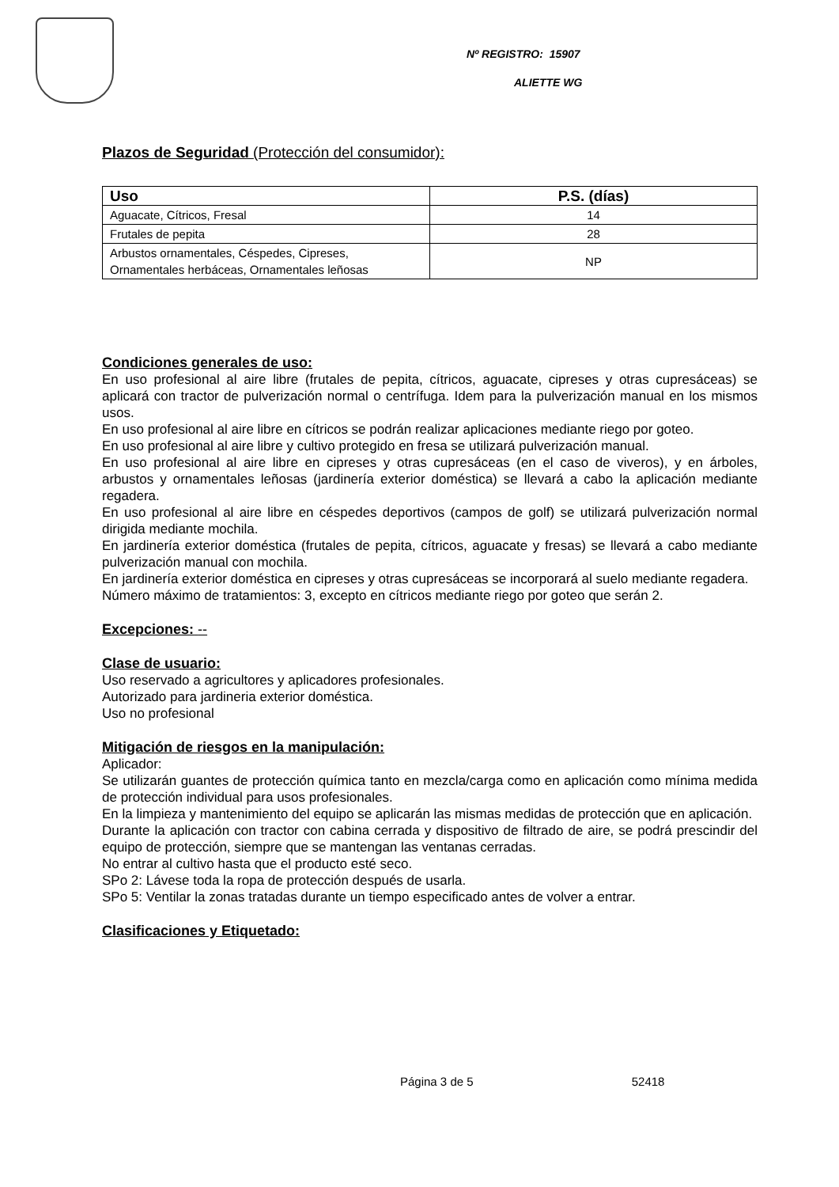Nº REGISTRO: 15907
ALIETTE WG
Plazos de Seguridad (Protección del consumidor):
| Uso | P.S. (días) |
| --- | --- |
| Aguacate, Cítricos, Fresal | 14 |
| Frutales de pepita | 28 |
| Arbustos ornamentales, Céspedes, Cipreses, Ornamentales herbáceas, Ornamentales leñosas | NP |
Condiciones generales de uso:
En uso profesional al aire libre (frutales de pepita, cítricos, aguacate, cipreses y otras cupresáceas) se aplicará con tractor de pulverización normal o centrífuga. Idem para la pulverización manual en los mismos usos.
En uso profesional al aire libre en cítricos se podrán realizar aplicaciones mediante riego por goteo.
En uso profesional al aire libre y cultivo protegido en fresa se utilizará pulverización manual.
En uso profesional al aire libre en cipreses y otras cupresáceas (en el caso de viveros), y en árboles, arbustos y ornamentales leñosas (jardinería exterior doméstica) se llevará a cabo la aplicación mediante regadera.
En uso profesional al aire libre en céspedes deportivos (campos de golf) se utilizará pulverización normal dirigida mediante mochila.
En jardinería exterior doméstica (frutales de pepita, cítricos, aguacate y fresas) se llevará a cabo mediante pulverización manual con mochila.
En jardinería exterior doméstica en cipreses y otras cupresáceas se incorporará al suelo mediante regadera.
Número máximo de tratamientos: 3, excepto en cítricos mediante riego por goteo que serán 2.
Excepciones: --
Clase de usuario:
Uso reservado a agricultores y aplicadores profesionales.
Autorizado para jardineria exterior doméstica.
Uso no profesional
Mitigación de riesgos en la manipulación:
Aplicador:
Se utilizarán guantes de protección química tanto en mezcla/carga como en aplicación como mínima medida de protección individual para usos profesionales.
En la limpieza y mantenimiento del equipo se aplicarán las mismas medidas de protección que en aplicación.
Durante la aplicación con tractor con cabina cerrada y dispositivo de filtrado de aire, se podrá prescindir del equipo de protección, siempre que se mantengan las ventanas cerradas.
No entrar al cultivo hasta que el producto esté seco.
SPo 2: Lávese toda la ropa de protección después de usarla.
SPo 5: Ventilar la zonas tratadas durante un tiempo especificado antes de volver a entrar.
Clasificaciones y Etiquetado:
Página 3 de 5 52418